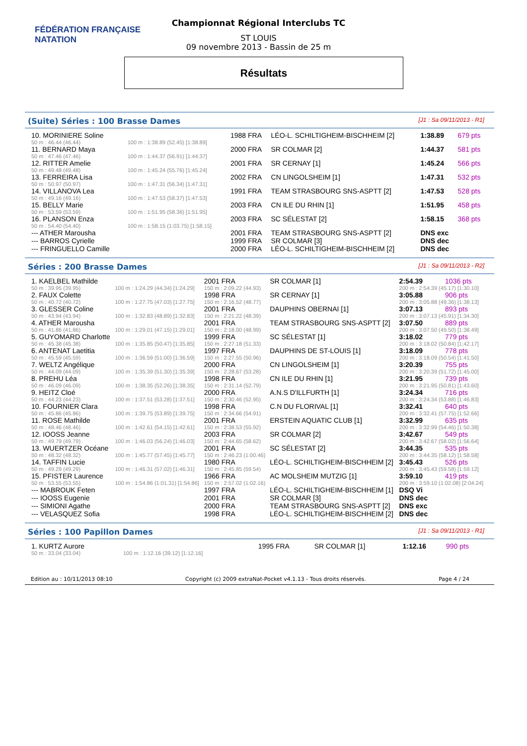FÉDÉRATION FRANÇAISE
NATATION
Championnat Régional Interclubs TC
ST LOUIS
09 novembre 2013 - Bassin de 25 m
Résultats
(Suite) Séries : 100 Brasse Dames [J1 : Sa 09/11/2013 - R1]
| 10. MORINIERE Soline | | 1988 FRA | LÉO-L. SCHILTIGHEIM-BISCHHEIM [2] | 1:38.89 | 679 pts |
| 50 m : 46.44 (46.44) | 100 m : 1:38.89 (52.45) [1:38.89] | | | | |
| 11. BERNARD Maya | | 2000 FRA | SR COLMAR [2] | 1:44.37 | 581 pts |
| 50 m : 47.46 (47.46) | 100 m : 1:44.37 (56.91) [1:44.37] | | | | |
| 12. RITTER Amelie | | 2001 FRA | SR CERNAY [1] | 1:45.24 | 566 pts |
| 50 m : 49.48 (49.48) | 100 m : 1:45.24 (55.76) [1:45.24] | | | | |
| 13. FERREIRA Lisa | | 2002 FRA | CN LINGOLSHEIM [1] | 1:47.31 | 532 pts |
| 50 m : 50.97 (50.97) | 100 m : 1:47.31 (56.34) [1:47.31] | | | | |
| 14. VILLANOVA Lea | | 1991 FRA | TEAM STRASBOURG SNS-ASPTT [2] | 1:47.53 | 528 pts |
| 50 m : 49.16 (49.16) | 100 m : 1:47.53 (58.37) [1:47.53] | | | | |
| 15. BELLY Marie | | 2003 FRA | CN ILE DU RHIN [1] | 1:51.95 | 458 pts |
| 50 m : 53.59 (53.59) | 100 m : 1:51.95 (58.36) [1:51.95] | | | | |
| 16. PLANSON Enza | | 2003 FRA | SC SÉLESTAT [2] | 1:58.15 | 368 pts |
| 50 m : 54.40 (54.40) | 100 m : 1:58.15 (1:03.75) [1:58.15] | | | | |
| --- ATHER Marousha | | 2001 FRA | TEAM STRASBOURG SNS-ASPTT [2] | DNS exc | |
| --- BARROS Cyrielle | | 1999 FRA | SR COLMAR [3] | DNS dec | |
| --- FRINGUELLO Camille | | 2000 FRA | LÉO-L. SCHILTIGHEIM-BISCHHEIM [2] | DNS dec | |
Séries : 200 Brasse Dames [J1 : Sa 09/11/2013 - R2]
| 1. KAELBEL Mathilde | | 2001 FRA | SR COLMAR [1] | 2:54.39 | 1036 pts |
| 50 m : 39.95 (39.95) | 100 m : 1:24.29 (44.34) [1:24.29] | 150 m : 2:09.22 (44.93) | | 200 m : 2:54.39 (45.17) [1:30.10] | |
| 2. FAUX Colette | | 1998 FRA | SR CERNAY [1] | 3:05.88 | 906 pts |
| 50 m : 40.72 (40.72) | 100 m : 1:27.75 (47.03) [1:27.75] | 150 m : 2:16.52 (48.77) | | 200 m : 3:05.88 (49.36) [1:38.13] | |
| 3. GLESSER Coline | | 2001 FRA | DAUPHINS OBERNAI [1] | 3:07.13 | 893 pts |
| 50 m : 43.94 (43.94) | 100 m : 1:32.83 (48.89) [1:32.83] | 150 m : 2:21.22 (48.39) | | 200 m : 3:07.13 (45.91) [1:34.30] | |
| 4. ATHER Marousha | | 2001 FRA | TEAM STRASBOURG SNS-ASPTT [2] | 3:07.50 | 889 pts |
| 50 m : 41.86 (41.86) | 100 m : 1:29.01 (47.15) [1:29.01] | 150 m : 2:18.00 (48.99) | | 200 m : 3:07.50 (49.50) [1:38.49] | |
| 5. GUYOMARD Charlotte | | 1999 FRA | SC SÉLESTAT [1] | 3:18.02 | 779 pts |
| 50 m : 45.38 (45.38) | 100 m : 1:35.85 (50.47) [1:35.85] | 150 m : 2:27.18 (51.33) | | 200 m : 3:18.02 (50.84) [1:42.17] | |
| 6. ANTENAT Laetitia | | 1997 FRA | DAUPHINS DE ST-LOUIS [1] | 3:18.09 | 778 pts |
| 50 m : 45.59 (45.59) | 100 m : 1:36.59 (51.00) [1:36.59] | 150 m : 2:27.55 (50.96) | | 200 m : 3:18.09 (50.54) [1:41.50] | |
| 7. WELTZ Angélique | | 2000 FRA | CN LINGOLSHEIM [1] | 3:20.39 | 755 pts |
| 50 m : 44.09 (44.09) | 100 m : 1:35.39 (51.30) [1:35.39] | 150 m : 2:28.67 (53.28) | | 200 m : 3:20.39 (51.72) [1:45.00] | |
| 8. PREHU Léa | | 1998 FRA | CN ILE DU RHIN [1] | 3:21.95 | 739 pts |
| 50 m : 46.09 (46.09) | 100 m : 1:38.35 (52.26) [1:38.35] | 150 m : 2:31.14 (52.79) | | 200 m : 3:21.95 (50.81) [1:43.60] | |
| 9. HEITZ Cloé | | 2000 FRA | A.N.S D'ILLFURTH [1] | 3:24.34 | 716 pts |
| 50 m : 44.23 (44.23) | 100 m : 1:37.51 (53.28) [1:37.51] | 150 m : 2:30.46 (52.95) | | 200 m : 3:24.34 (53.88) [1:46.83] | |
| 10. FOURNIER Clara | | 1998 FRA | C.N DU FLORIVAL [1] | 3:32.41 | 640 pts |
| 50 m : 45.86 (45.86) | 100 m : 1:39.75 (53.89) [1:39.75] | 150 m : 2:34.66 (54.91) | | 200 m : 3:32.41 (57.75) [1:52.66] | |
| 11. ROSE Mathilde | | 2001 FRA | ERSTEIN AQUATIC CLUB [1] | 3:32.99 | 635 pts |
| 50 m : 48.46 (48.46) | 100 m : 1:42.61 (54.15) [1:42.61] | 150 m : 2:38.53 (55.92) | | 200 m : 3:32.99 (54.46) [1:50.38] | |
| 12. IOOSS Jeanne | | 2003 FRA | SR COLMAR [2] | 3:42.67 | 549 pts |
| 50 m : 49.79 (49.79) | 100 m : 1:46.03 (56.24) [1:46.03] | 150 m : 2:44.65 (58.62) | | 200 m : 3:42.67 (58.02) [1:56.64] | |
| 13. WUERTZER Océane | | 2001 FRA | SC SÉLESTAT [2] | 3:44.35 | 535 pts |
| 50 m : 48.32 (48.32) | 100 m : 1:45.77 (57.45) [1:45.77] | 150 m : 2:46.23 (1:00.46) | | 200 m : 3:44.35 (58.12) [1:58.58] | |
| 14. TAFFIN Lucie | | 1980 FRA | LÉO-L. SCHILTIGHEIM-BISCHHEIM [2] | 3:45.43 | 526 pts |
| 50 m : 49.29 (49.29) | 100 m : 1:46.31 (57.02) [1:46.31] | 150 m : 2:45.85 (59.54) | | 200 m : 3:45.43 (59.58) [1:59.12] | |
| 15. PFISTER Laurence | | 1966 FRA | AC MOLSHEIM MUTZIG [1] | 3:59.10 | 419 pts |
| 50 m : 53.55 (53.55) | 100 m : 1:54.86 (1:01.31) [1:54.86] | 150 m : 2:57.02 (1:02.16) | | 200 m : 3:59.10 (1:02.08) [2:04.24] | |
| --- MABROUK Feten | | 1997 FRA | LÉO-L. SCHILTIGHEIM-BISCHHEIM [1] | DSQ Vi | |
| --- IOOSS Eugenie | | 2001 FRA | SR COLMAR [3] | DNS dec | |
| --- SIMIONI Agathe | | 2000 FRA | TEAM STRASBOURG SNS-ASPTT [2] | DNS exc | |
| --- VELASQUEZ Sofia | | 1998 FRA | LÉO-L. SCHILTIGHEIM-BISCHHEIM [2] | DNS dec | |
Séries : 100 Papillon Dames [J1 : Sa 09/11/2013 - R1]
| 1. KURTZ Aurore | | 1995 FRA | SR COLMAR [1] | 1:12.16 | 990 pts |
| 50 m : 33.04 (33.04) | 100 m : 1:12.16 (39.12) [1:12.16] | | | | |
Edition au : 10/11/2013 08:10 Copyright (c) 2009 extraNat-Pocket v4.1.13 - Tous droits réservés. Page 4 / 24